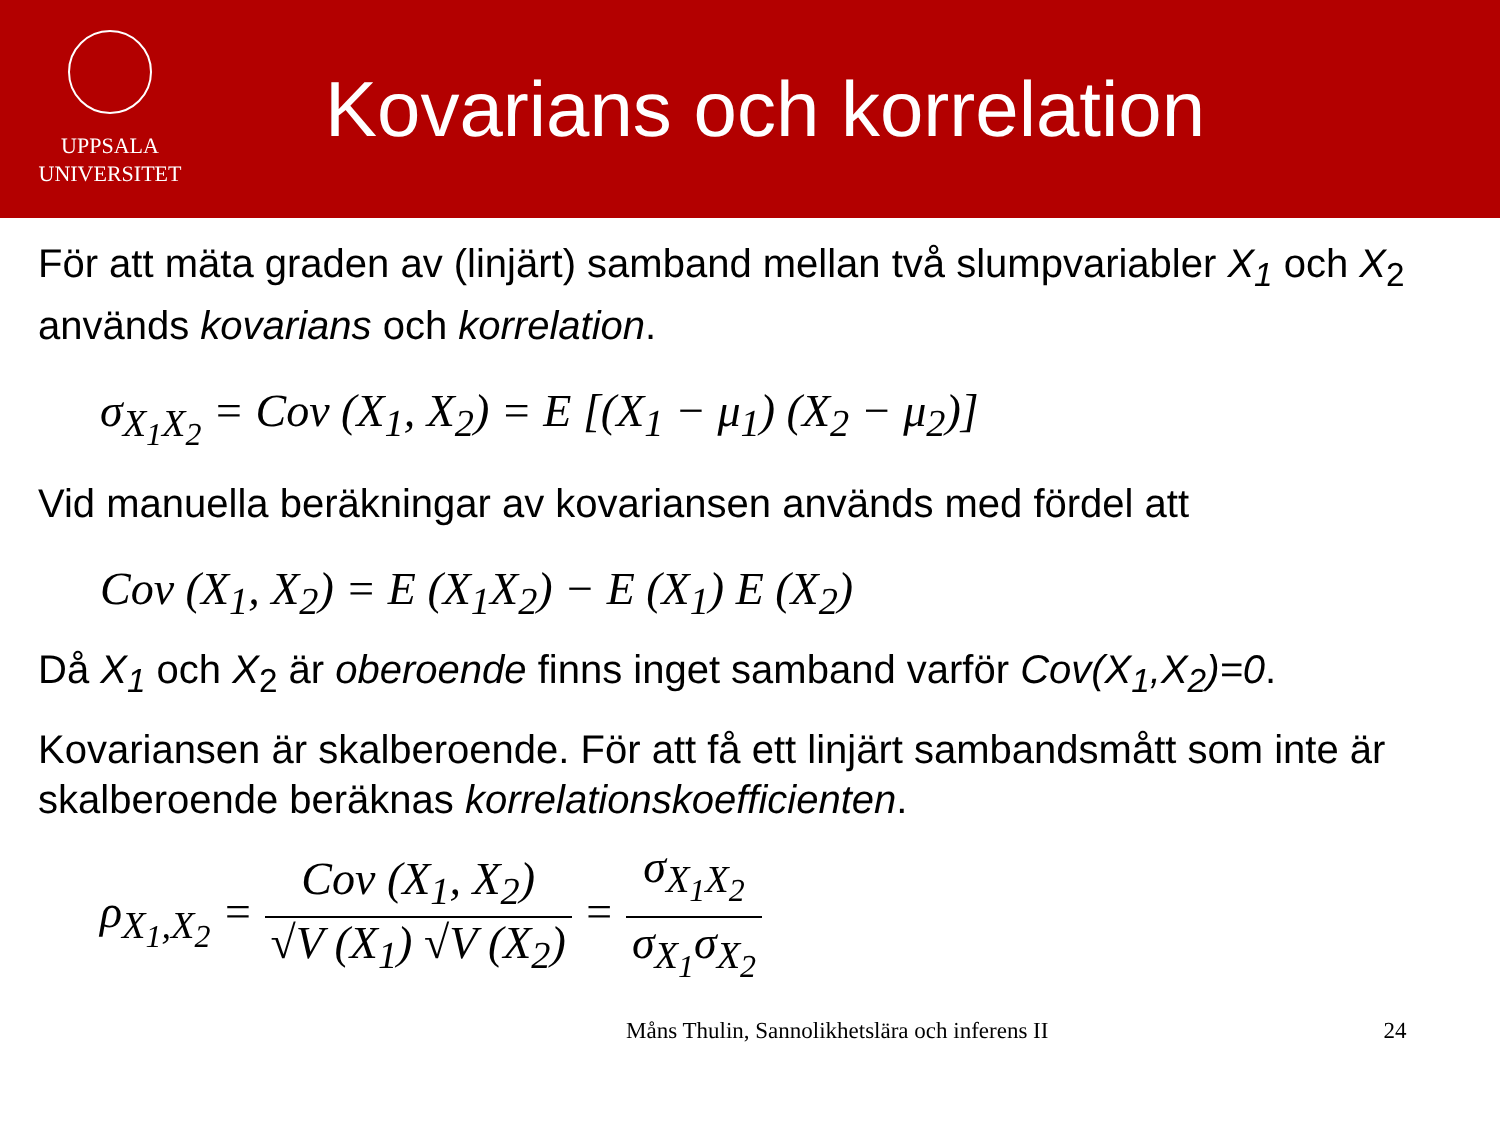UPPSALA
UNIVERSITET
Kovarians och korrelation
För att mäta graden av (linjärt) samband mellan två slumpvariabler X<sub>1</sub> och X<sub>2</sub> används kovarians och korrelation.
σ<sub>X<sub>1</sub>X<sub>2</sub></sub> = Cov (X<sub>1</sub>, X<sub>2</sub>) = E [(X<sub>1</sub> − μ<sub>1</sub>) (X<sub>2</sub> − μ<sub>2</sub>)]
Vid manuella beräkningar av kovariansen används med fördel att
Cov (X<sub>1</sub>, X<sub>2</sub>) = E (X<sub>1</sub>X<sub>2</sub>) − E (X<sub>1</sub>) E (X<sub>2</sub>)
Då X<sub>1</sub> och X<sub>2</sub> är oberoende finns inget samband varför Cov(X<sub>1</sub>,X<sub>2</sub>)=0.
Kovariansen är skalberoende. För att få ett linjärt sambandsmått som inte är skalberoende beräknas korrelationskoefficienten.
ρ<sub>X<sub>1</sub>,X<sub>2</sub></sub> = Cov (X<sub>1</sub>, X<sub>2</sub>) √V (X<sub>1</sub>) √V (X<sub>2</sub>) = σ<sub>X<sub>1</sub>X<sub>2</sub></sub> σ<sub>X<sub>1</sub></sub>σ<sub>X<sub>2</sub></sub>
Måns Thulin, Sannolikhetslära och inferens II 24